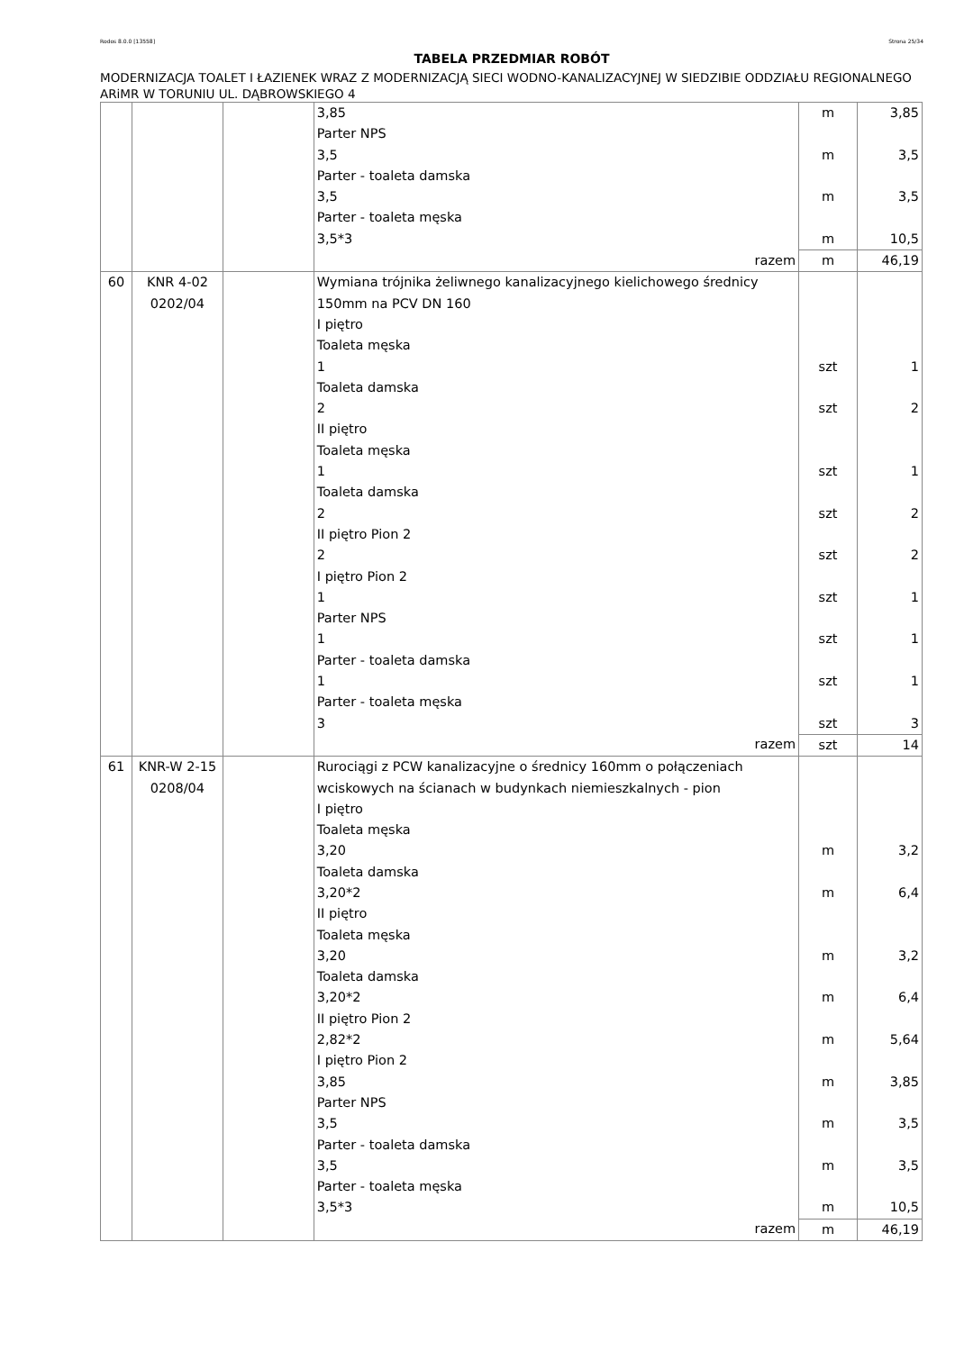Rodos 8.0.0 [13558] Strona 25/34
TABELA PRZEDMIAR ROBÓT
MODERNIZACJA TOALET I ŁAZIENEK WRAZ Z MODERNIZACJĄ SIECI WODNO-KANALIZACYJNEJ W SIEDZIBIE ODDZIAŁU REGIONALNEGO ARiMR W TORUNIU UL. DĄBROWSKIEGO 4
| | | | 3,85 | m | 3,85 |
| | | | Parter NPS | | |
| | | | 3,5 | m | 3,5 |
| | | | Parter - toaleta damska | | |
| | | | 3,5 | m | 3,5 |
| | | | Parter - toaleta męska | | |
| | | | 3,5*3 | m | 10,5 |
| | | | razem | m | 46,19 |
| 60 | KNR 4-02 0202/04 | | Wymiana trójnika żeliwnego kanalizacyjnego kielichowego średnicy 150mm na PCV DN 160 | | |
| | | | I piętro | | |
| | | | Toaleta męska | | |
| | | | 1 | szt | 1 |
| | | | Toaleta damska | | |
| | | | 2 | szt | 2 |
| | | | II piętro | | |
| | | | Toaleta męska | | |
| | | | 1 | szt | 1 |
| | | | Toaleta damska | | |
| | | | 2 | szt | 2 |
| | | | II piętro Pion 2 | | |
| | | | 2 | szt | 2 |
| | | | I piętro Pion 2 | | |
| | | | 1 | szt | 1 |
| | | | Parter NPS | | |
| | | | 1 | szt | 1 |
| | | | Parter - toaleta damska | | |
| | | | 1 | szt | 1 |
| | | | Parter - toaleta męska | | |
| | | | 3 | szt | 3 |
| | | | razem | szt | 14 |
| 61 | KNR-W 2-15 0208/04 | | Rurociągi z PCW kanalizacyjne o średnicy 160mm o połączeniach wciskowych na ścianach w budynkach niemieszkalnych - pion | | |
| | | | I piętro | | |
| | | | Toaleta męska | | |
| | | | 3,20 | m | 3,2 |
| | | | Toaleta damska | | |
| | | | 3,20*2 | m | 6,4 |
| | | | II piętro | | |
| | | | Toaleta męska | | |
| | | | 3,20 | m | 3,2 |
| | | | Toaleta damska | | |
| | | | 3,20*2 | m | 6,4 |
| | | | II piętro Pion 2 | | |
| | | | 2,82*2 | m | 5,64 |
| | | | I piętro Pion 2 | | |
| | | | 3,85 | m | 3,85 |
| | | | Parter NPS | | |
| | | | 3,5 | m | 3,5 |
| | | | Parter - toaleta damska | | |
| | | | 3,5 | m | 3,5 |
| | | | Parter - toaleta męska | | |
| | | | 3,5*3 | m | 10,5 |
| | | | razem | m | 46,19 |